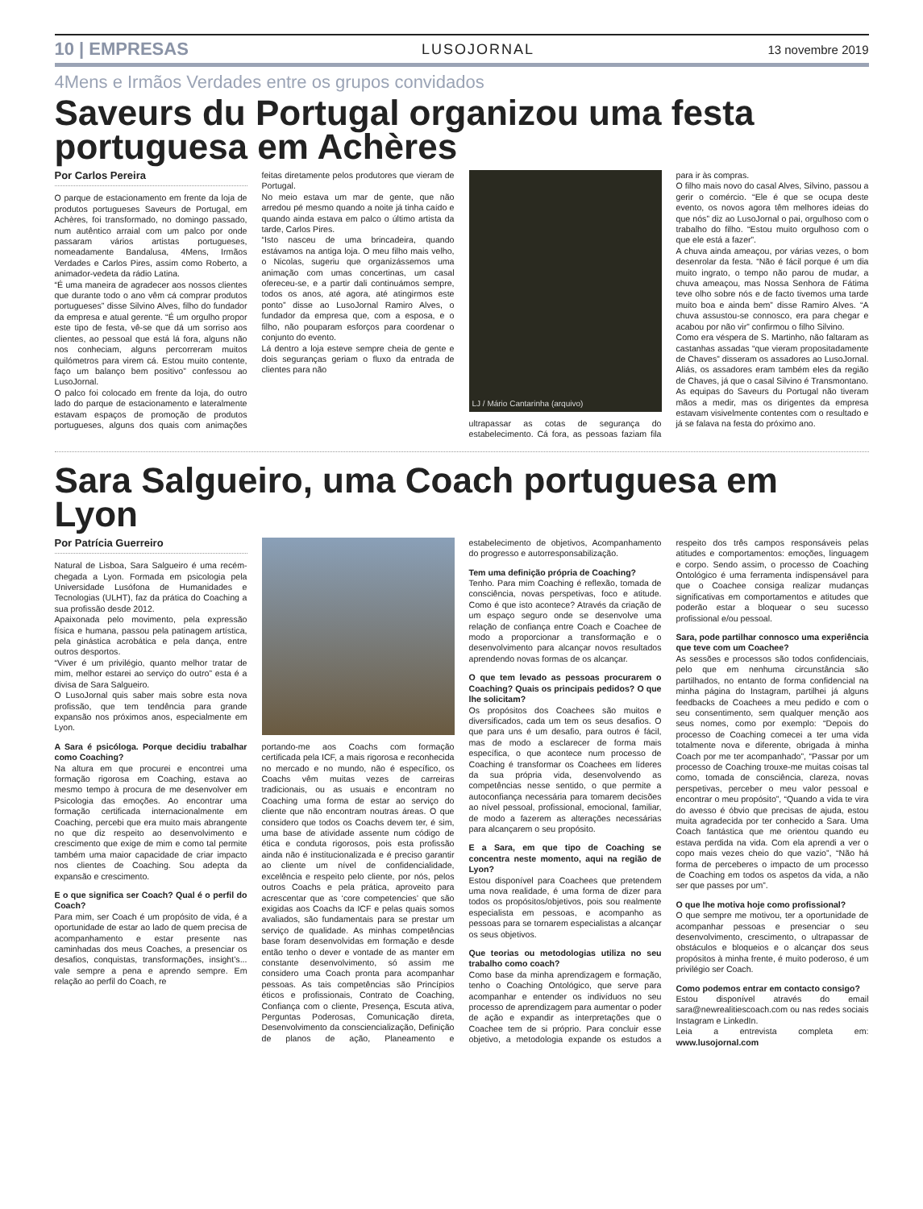10 | EMPRESAS LUSOJORNAL 13 novembre 2019
4Mens e Irmãos Verdades entre os grupos convidados
Saveurs du Portugal organizou uma festa portuguesa em Achères
Por Carlos Pereira
O parque de estacionamento em frente da loja de produtos portugueses Saveurs de Portugal, em Achères, foi transformado, no domingo passado, num autêntico arraial com um palco por onde passaram vários artistas portugueses, nomeadamente Bandalusa, 4Mens, Irmãos Verdades e Carlos Pires, assim como Roberto, a animador-vedeta da rádio Latina.
“É uma maneira de agradecer aos nossos clientes que durante todo o ano vêm cá comprar produtos portugueses” disse Silvino Alves, filho do fundador da empresa e atual gerente. “É um orgulho propor este tipo de festa, vê-se que dá um sorriso aos clientes, ao pessoal que está lá fora, alguns não nos conheciam, alguns percorreram muitos quilómetros para virem cá. Estou muito contente, faço um balanço bem positivo” confessou ao LusoJornal.
O palco foi colocado em frente da loja, do outro lado do parque de estacionamento e lateralmente estavam espaços de promoção de produtos portugueses, alguns dos quais com animações feitas diretamente pelos produtores que vieram de Portugal.
No meio estava um mar de gente, que não arredou pé mesmo quando a noite já tinha caído e quando ainda estava em palco o último artista da tarde, Carlos Pires.
“Isto nasceu de uma brincadeira, quando estávamos na antiga loja. O meu filho mais velho, o Nicolas, sugeriu que organizássemos uma animação com umas concertinas, um casal ofereceu-se, e a partir dali continuámos sempre, todos os anos, até agora, até atingirmos este ponto” disse ao LusoJornal Ramiro Alves, o fundador da empresa que, com a esposa, e o filho, não pouparam esforços para coordenar o conjunto do evento.
Lá dentro a loja esteve sempre cheia de gente e dois seguranças geriam o fluxo da entrada de clientes para não
LJ / Mário Cantarinha (arquivo)
ultrapassar as cotas de segurança do estabelecimento. Cá fora, as pessoas faziam fila para ir às compras.
O filho mais novo do casal Alves, Silvino, passou a gerir o comércio. “Ele é que se ocupa deste evento, os novos agora têm melhores ideias do que nós” diz ao LusoJornal o pai, orgulhoso com o trabalho do filho. “Estou muito orgulhoso com o que ele está a fazer”.
A chuva ainda ameaçou, por várias vezes, o bom desenrolar da festa. “Não é fácil porque é um dia muito ingrato, o tempo não parou de mudar, a chuva ameaçou, mas Nossa Senhora de Fátima teve olho sobre nós e de facto tivemos uma tarde muito boa e ainda bem” disse Ramiro Alves. “A chuva assustou-se connosco, era para chegar e acabou por não vir” confirmou o filho Silvino.
Como era véspera de S. Martinho, não faltaram as castanhas assadas “que vieram propositadamente de Chaves” disseram os assadores ao LusoJornal. Aliás, os assadores eram também eles da região de Chaves, já que o casal Silvino é Transmontano.
As equipas do Saveurs du Portugal não tiveram mãos a medir, mas os dirigentes da empresa estavam visivelmente contentes com o resultado e já se falava na festa do próximo ano.
Sara Salgueiro, uma Coach portuguesa em Lyon
Por Patrícia Guerreiro
Natural de Lisboa, Sara Salgueiro é uma recém-chegada a Lyon. Formada em psicologia pela Universidade Lusófona de Humanidades e Tecnologias (ULHT), faz da prática do Coaching a sua profissão desde 2012.
Apaixonada pelo movimento, pela expressão física e humana, passou pela patinagem artística, pela ginástica acrobática e pela dança, entre outros desportos.
“Viver é um privilégio, quanto melhor tratar de mim, melhor estarei ao serviço do outro” esta é a divisa de Sara Salgueiro.
O LusoJornal quis saber mais sobre esta nova profissão, que tem tendência para grande expansão nos próximos anos, especialmente em Lyon.
A Sara é psicóloga. Porque decidiu trabalhar como Coaching?
Na altura em que procurei e encontrei uma formação rigorosa em Coaching, estava ao mesmo tempo à procura de me desenvolver em Psicologia das emoções. Ao encontrar uma formação certificada internacionalmente em Coaching, percebi que era muito mais abrangente no que diz respeito ao desenvolvimento e crescimento que exige de mim e como tal permite também uma maior capacidade de criar impacto nos clientes de Coaching. Sou adepta da expansão e crescimento.
E o que significa ser Coach? Qual é o perfil do Coach?
Para mim, ser Coach é um propósito de vida, é a oportunidade de estar ao lado de quem precisa de acompanhamento e estar presente nas caminhadas dos meus Coaches, a presenciar os desafios, conquistas, transformações, insight’s... vale sempre a pena e aprendo sempre. Em relação ao perfil do Coach, re
portando-me aos Coachs com formação certificada pela ICF, a mais rigorosa e reconhecida no mercado e no mundo, não é específico, os Coachs vêm muitas vezes de carreiras tradicionais, ou as usuais e encontram no Coaching uma forma de estar ao serviço do cliente que não encontram noutras áreas. O que considero que todos os Coachs devem ter, é sim, uma base de atividade assente num código de ética e conduta rigorosos, pois esta profissão ainda não é institucionalizada e é preciso garantir ao cliente um nível de confidencialidade, excelência e respeito pelo cliente, por nós, pelos outros Coachs e pela prática, aproveito para acrescentar que as ‘core competencies’ que são exigidas aos Coachs da ICF e pelas quais somos avaliados, são fundamentais para se prestar um serviço de qualidade. As minhas competências base foram desenvolvidas em formação e desde então tenho o dever e vontade de as manter em constante desenvolvimento, só assim me considero uma Coach pronta para acompanhar pessoas. As tais competências são Princípios éticos e profissionais, Contrato de Coaching, Confiança com o cliente, Presença, Escuta ativa, Perguntas Poderosas, Comunicação direta, Desenvolvimento da consciencialização, Definição de planos de ação, Planeamento e estabelecimento de objetivos, Acompanhamento do progresso e autorresponsabilização.
Tem uma definição própria de Coaching?
Tenho. Para mim Coaching é reflexão, tomada de consciência, novas perspetivas, foco e atitude. Como é que isto acontece? Através da criação de um espaço seguro onde se desenvolve uma relação de confiança entre Coach e Coachee de modo a proporcionar a transformação e o desenvolvimento para alcançar novos resultados aprendendo novas formas de os alcançar.
O que tem levado as pessoas procurarem o Coaching? Quais os principais pedidos? O que lhe solicitam?
Os propósitos dos Coachees são muitos e diversificados, cada um tem os seus desafios. O que para uns é um desafio, para outros é fácil, mas de modo a esclarecer de forma mais específica, o que acontece num processo de Coaching é transformar os Coachees em líderes da sua própria vida, desenvolvendo as competências nesse sentido, o que permite a autoconfiança necessária para tomarem decisões ao nível pessoal, profissional, emocional, familiar, de modo a fazerem as alterações necessárias para alcançarem o seu propósito.
E a Sara, em que tipo de Coaching se concentra neste momento, aqui na região de Lyon?
Estou disponível para Coachees que pretendem uma nova realidade, é uma forma de dizer para todos os propósitos/objetivos, pois sou realmente especialista em pessoas, e acompanho as pessoas para se tornarem especialistas a alcançar os seus objetivos.
Que teorias ou metodologias utiliza no seu trabalho como coach?
Como base da minha aprendizagem e formação, tenho o Coaching Ontológico, que serve para acompanhar e entender os indivíduos no seu processo de aprendizagem para aumentar o poder de ação e expandir as interpretações que o Coachee tem de si próprio. Para concluir esse objetivo, a metodologia expande os estudos a respeito dos três campos responsáveis pelas atitudes e comportamentos: emoções, linguagem e corpo. Sendo assim, o processo de Coaching Ontológico é uma ferramenta indispensável para que o Coachee consiga realizar mudanças significativas em comportamentos e atitudes que poderão estar a bloquear o seu sucesso profissional e/ou pessoal.
Sara, pode partilhar connosco uma experiência que teve com um Coachee?
As sessões e processos são todos confidenciais, pelo que em nenhuma circunstância são partilhados, no entanto de forma confidencial na minha página do Instagram, partilhei já alguns feedbacks de Coachees a meu pedido e com o seu consentimento, sem qualquer menção aos seus nomes, como por exemplo: “Depois do processo de Coaching comecei a ter uma vida totalmente nova e diferente, obrigada à minha Coach por me ter acompanhado”, “Passar por um processo de Coaching trouxe-me muitas coisas tal como, tomada de consciência, clareza, novas perspetivas, perceber o meu valor pessoal e encontrar o meu propósito”, “Quando a vida te vira do avesso é óbvio que precisas de ajuda, estou muita agradecida por ter conhecido a Sara. Uma Coach fantástica que me orientou quando eu estava perdida na vida. Com ela aprendi a ver o copo mais vezes cheio do que vazio”, “Não há forma de perceberes o impacto de um processo de Coaching em todos os aspetos da vida, a não ser que passes por um”.
O que lhe motiva hoje como profissional?
O que sempre me motivou, ter a oportunidade de acompanhar pessoas e presenciar o seu desenvolvimento, crescimento, o ultrapassar de obstáculos e bloqueios e o alcançar dos seus propósitos à minha frente, é muito poderoso, é um privilégio ser Coach.
Como podemos entrar em contacto consigo?
Estou disponível através do email sara@newrealitiescoach.com ou nas redes sociais Instagram e LinkedIn.
Leia a entrevista completa em: www.lusojornal.com